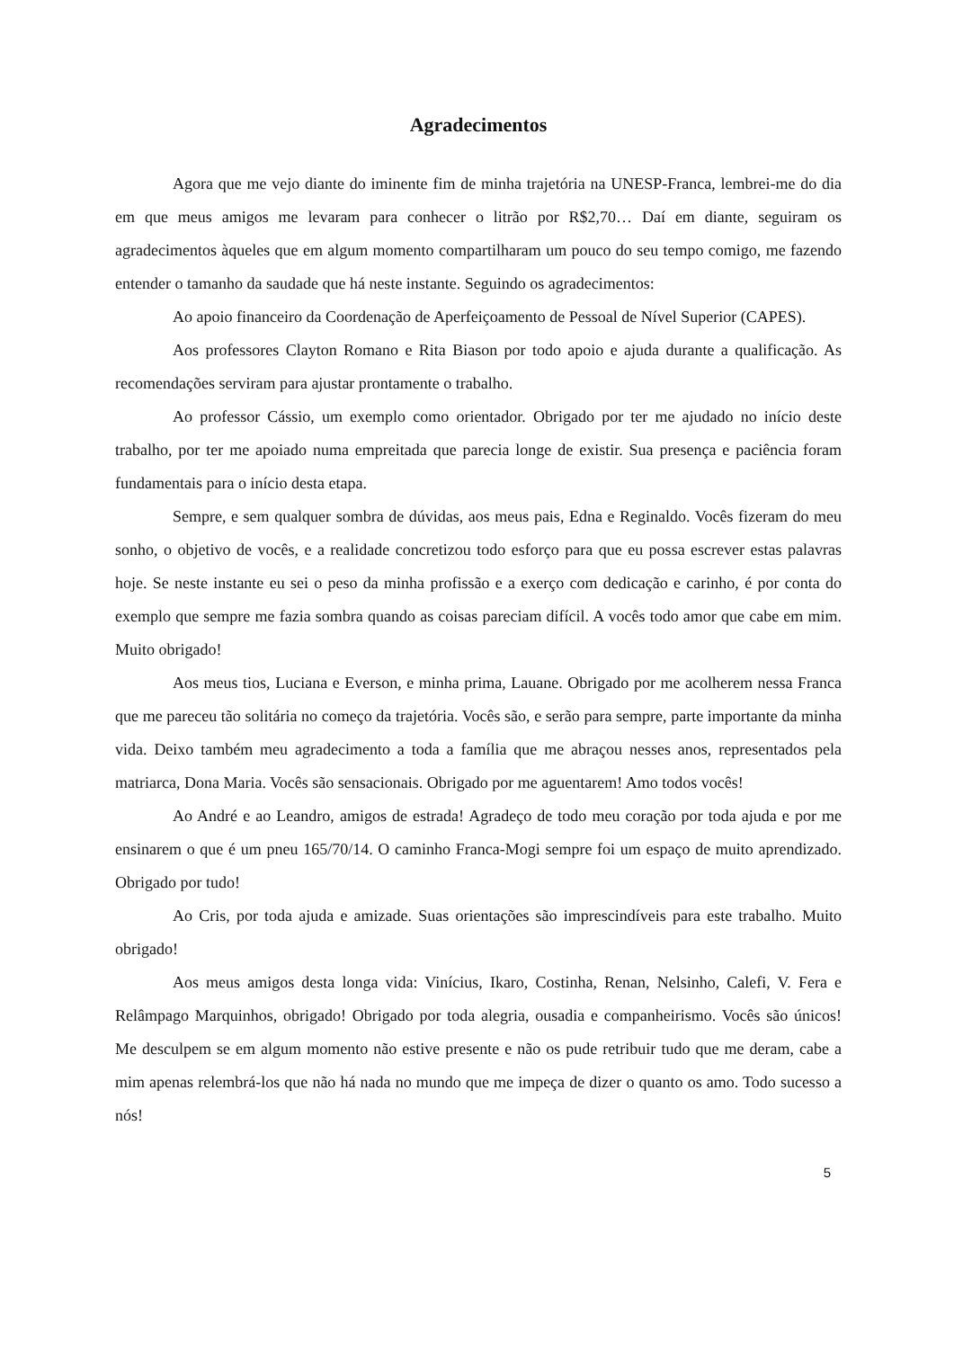Agradecimentos
Agora que me vejo diante do iminente fim de minha trajetória na UNESP-Franca, lembrei-me do dia em que meus amigos me levaram para conhecer o litrão por R$2,70… Daí em diante, seguiram os agradecimentos àqueles que em algum momento compartilharam um pouco do seu tempo comigo, me fazendo entender o tamanho da saudade que há neste instante. Seguindo os agradecimentos:
Ao apoio financeiro da Coordenação de Aperfeiçoamento de Pessoal de Nível Superior (CAPES).
Aos professores Clayton Romano e Rita Biason por todo apoio e ajuda durante a qualificação. As recomendações serviram para ajustar prontamente o trabalho.
Ao professor Cássio, um exemplo como orientador. Obrigado por ter me ajudado no início deste trabalho, por ter me apoiado numa empreitada que parecia longe de existir. Sua presença e paciência foram fundamentais para o início desta etapa.
Sempre, e sem qualquer sombra de dúvidas, aos meus pais, Edna e Reginaldo. Vocês fizeram do meu sonho, o objetivo de vocês, e a realidade concretizou todo esforço para que eu possa escrever estas palavras hoje. Se neste instante eu sei o peso da minha profissão e a exerço com dedicação e carinho, é por conta do exemplo que sempre me fazia sombra quando as coisas pareciam difícil. A vocês todo amor que cabe em mim. Muito obrigado!
Aos meus tios, Luciana e Everson, e minha prima, Lauane. Obrigado por me acolherem nessa Franca que me pareceu tão solitária no começo da trajetória. Vocês são, e serão para sempre, parte importante da minha vida. Deixo também meu agradecimento a toda a família que me abraçou nesses anos, representados pela matriarca, Dona Maria. Vocês são sensacionais. Obrigado por me aguentarem! Amo todos vocês!
Ao André e ao Leandro, amigos de estrada! Agradeço de todo meu coração por toda ajuda e por me ensinarem o que é um pneu 165/70/14. O caminho Franca-Mogi sempre foi um espaço de muito aprendizado. Obrigado por tudo!
Ao Cris, por toda ajuda e amizade. Suas orientações são imprescindíveis para este trabalho. Muito obrigado!
Aos meus amigos desta longa vida: Vinícius, Ikaro, Costinha, Renan, Nelsinho, Calefi, V. Fera e Relâmpago Marquinhos, obrigado! Obrigado por toda alegria, ousadia e companheirismo. Vocês são únicos! Me desculpem se em algum momento não estive presente e não os pude retribuir tudo que me deram, cabe a mim apenas relembrá-los que não há nada no mundo que me impeça de dizer o quanto os amo. Todo sucesso a nós!
5